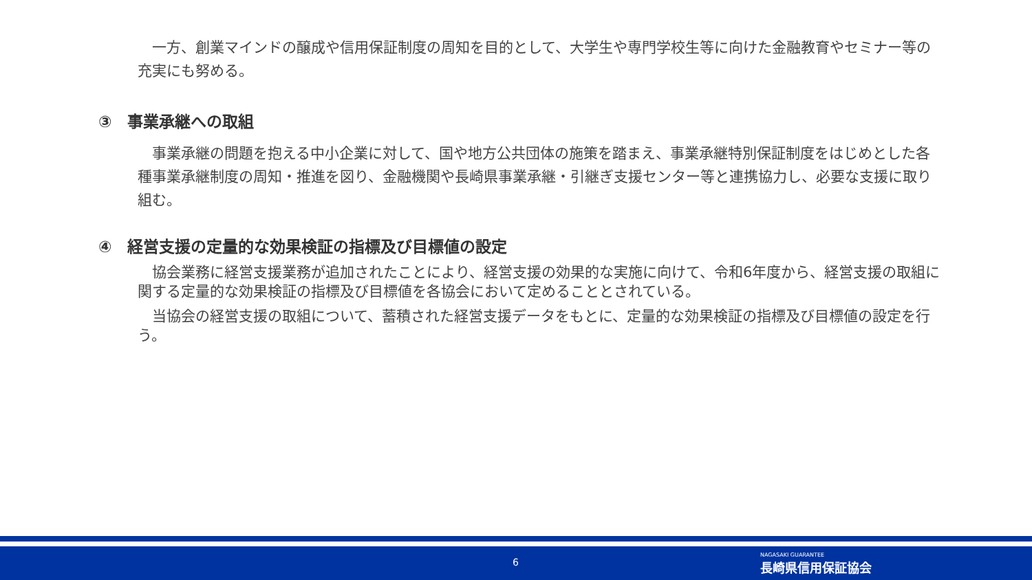一方、創業マインドの醸成や信用保証制度の周知を目的として、大学生や専門学校生等に向けた金融教育やセミナー等の充実にも努める。
③　事業承継への取組
　事業承継の問題を抱える中小企業に対して、国や地方公共団体の施策を踏まえ、事業承継特別保証制度をはじめとした各種事業承継制度の周知・推進を図り、金融機関や長崎県事業承継・引継ぎ支援センター等と連携協力し、必要な支援に取り組む。
④　経営支援の定量的な効果検証の指標及び目標値の設定
　協会業務に経営支援業務が追加されたことにより、経営支援の効果的な実施に向けて、令和6年度から、経営支援の取組に関する定量的な効果検証の指標及び目標値を各協会において定めることとされている。
　当協会の経営支援の取組について、蓄積された経営支援データをもとに、定量的な効果検証の指標及び目標値の設定を行う。
6
NAGASAKI GUARANTEE
長崎県信用保証協会